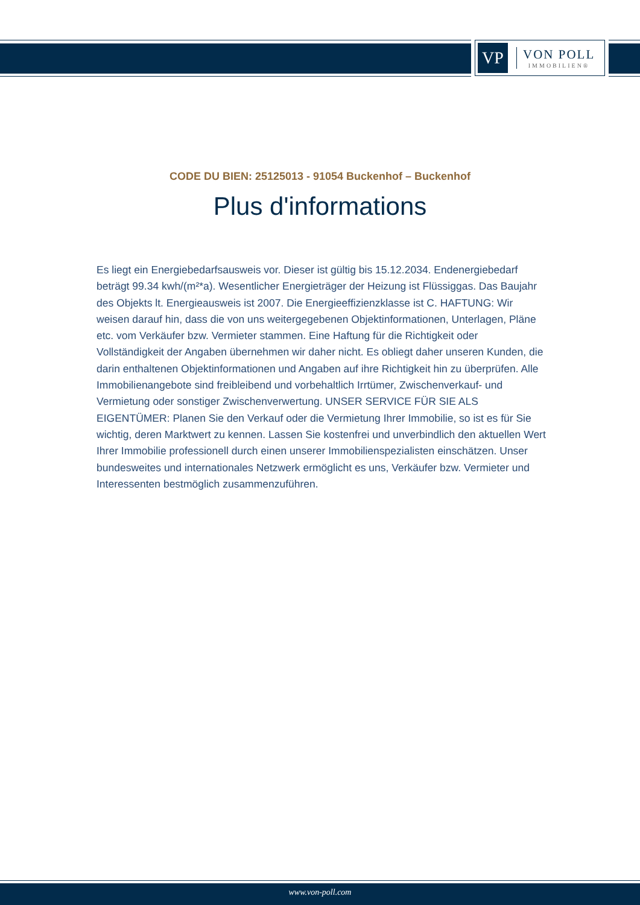VP
VON POLL
IMMOBILIEN®
CODE DU BIEN: 25125013 - 91054 Buckenhof – Buckenhof
Plus d'informations
Es liegt ein Energiebedarfsausweis vor. Dieser ist gültig bis 15.12.2034. Endenergiebedarf beträgt 99.34 kwh/(m²*a). Wesentlicher Energieträger der Heizung ist Flüssiggas. Das Baujahr des Objekts lt. Energieausweis ist 2007. Die Energieeffizienzklasse ist C. HAFTUNG: Wir weisen darauf hin, dass die von uns weitergegebenen Objektinformationen, Unterlagen, Pläne etc. vom Verkäufer bzw. Vermieter stammen. Eine Haftung für die Richtigkeit oder Vollständigkeit der Angaben übernehmen wir daher nicht. Es obliegt daher unseren Kunden, die darin enthaltenen Objektinformationen und Angaben auf ihre Richtigkeit hin zu überprüfen. Alle Immobilienangebote sind freibleibend und vorbehaltlich Irrtümer, Zwischenverkauf- und Vermietung oder sonstiger Zwischenverwertung. UNSER SERVICE FÜR SIE ALS EIGENTÜMER: Planen Sie den Verkauf oder die Vermietung Ihrer Immobilie, so ist es für Sie wichtig, deren Marktwert zu kennen. Lassen Sie kostenfrei und unverbindlich den aktuellen Wert Ihrer Immobilie professionell durch einen unserer Immobilienspezialisten einschätzen. Unser bundesweites und internationales Netzwerk ermöglicht es uns, Verkäufer bzw. Vermieter und Interessenten bestmöglich zusammenzuführen.
www.von-poll.com